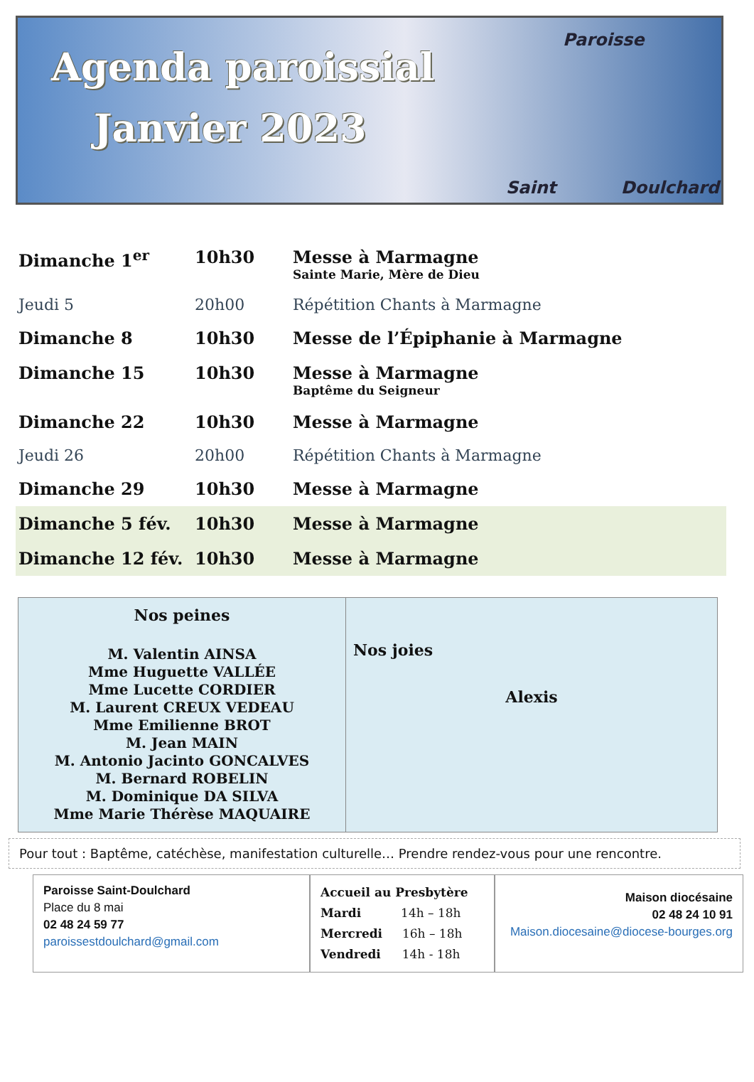Agenda paroissial
Janvier 2023
Paroisse
Saint Doulchard
| Dimanche 1<sup>er</sup> | 10h30 | Messe à Marmagne Sainte Marie, Mère de Dieu |
| Jeudi 5 | 20h00 | Répétition Chants à Marmagne |
| Dimanche 8 | 10h30 | Messe de l’Épiphanie à Marmagne |
| Dimanche 15 | 10h30 | Messe à Marmagne Baptême du Seigneur |
| Dimanche 22 | 10h30 | Messe à Marmagne |
| Jeudi 26 | 20h00 | Répétition Chants à Marmagne |
| Dimanche 29 | 10h30 | Messe à Marmagne |
| Dimanche 5 fév. | 10h30 | Messe à Marmagne |
| Dimanche 12 fév. | 10h30 | Messe à Marmagne |
| Nos peines M. Valentin AINSA Mme Huguette VALLÉE Mme Lucette CORDIER M. Laurent CREUX VEDEAU Mme Emilienne BROT M. Jean MAIN M. Antonio Jacinto GONCALVES M. Bernard ROBELIN M. Dominique DA SILVA Mme Marie Thérèse MAQUAIRE | Nos joies Alexis |
Pour tout : Baptême, catéchèse, manifestation culturelle… Prendre rendez-vous pour une rencontre.
Paroisse Saint-Doulchard
Place du 8 mai
02 48 24 59 77
paroissestdoulchard@gmail.com
Accueil au Presbytère
Mardi 14h – 18h
Mercredi 16h – 18h
Vendredi 14h - 18h
Maison diocésaine
02 48 24 10 91
Maison.diocesaine@diocese-bourges.org